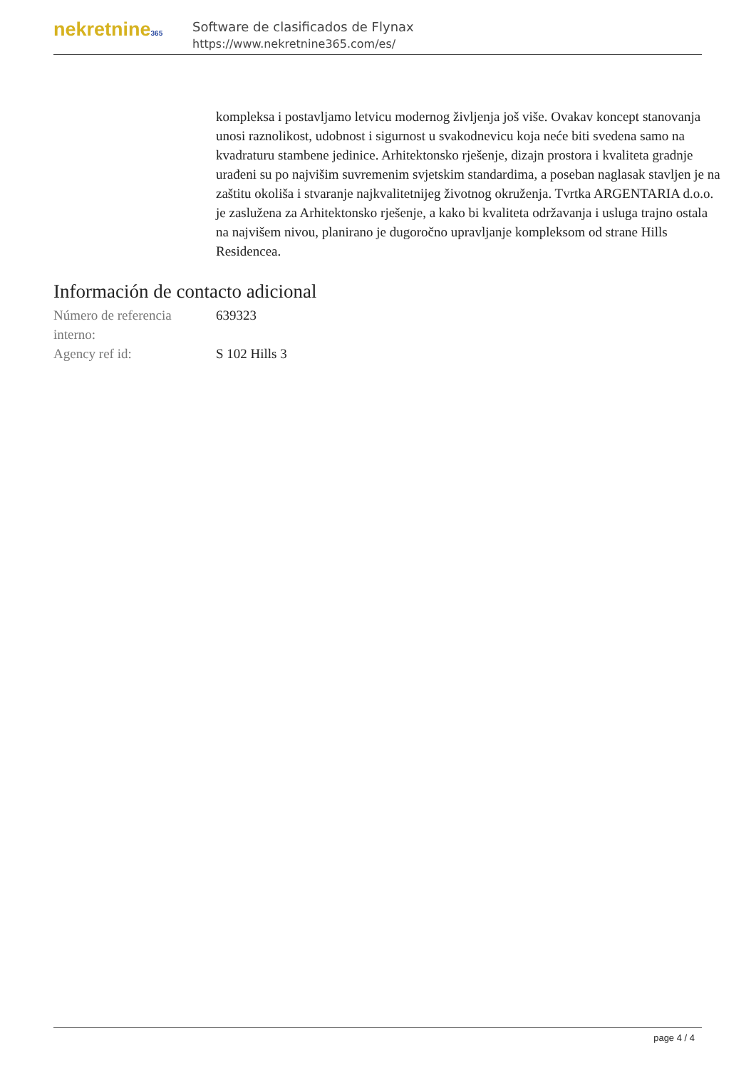nekretnine365
Software de clasificados de Flynax
https://www.nekretnine365.com/es/
kompleksa i postavljamo letvicu modernog življenja još više. Ovakav koncept stanovanja unosi raznolikost, udobnost i sigurnost u svakodnevicu koja neće biti svedena samo na kvadraturu stambene jedinice. Arhitektonsko rješenje, dizajn prostora i kvaliteta gradnje urađeni su po najvišim suvremenim svjetskim standardima, a poseban naglasak stavljen je na zaštitu okoliša i stvaranje najkvalitetnijeg životnog okruženja. Tvrtka ARGENTARIA d.o.o. je zaslužena za Arhitektonsko rješenje, a kako bi kvaliteta održavanja i usluga trajno ostala na najvišem nivou, planirano je dugoročno upravljanje kompleksom od strane Hills Residencea.
Información de contacto adicional
| Número de referencia interno: | 639323 |
| Agency ref id: | S 102 Hills 3 |
page 4 / 4